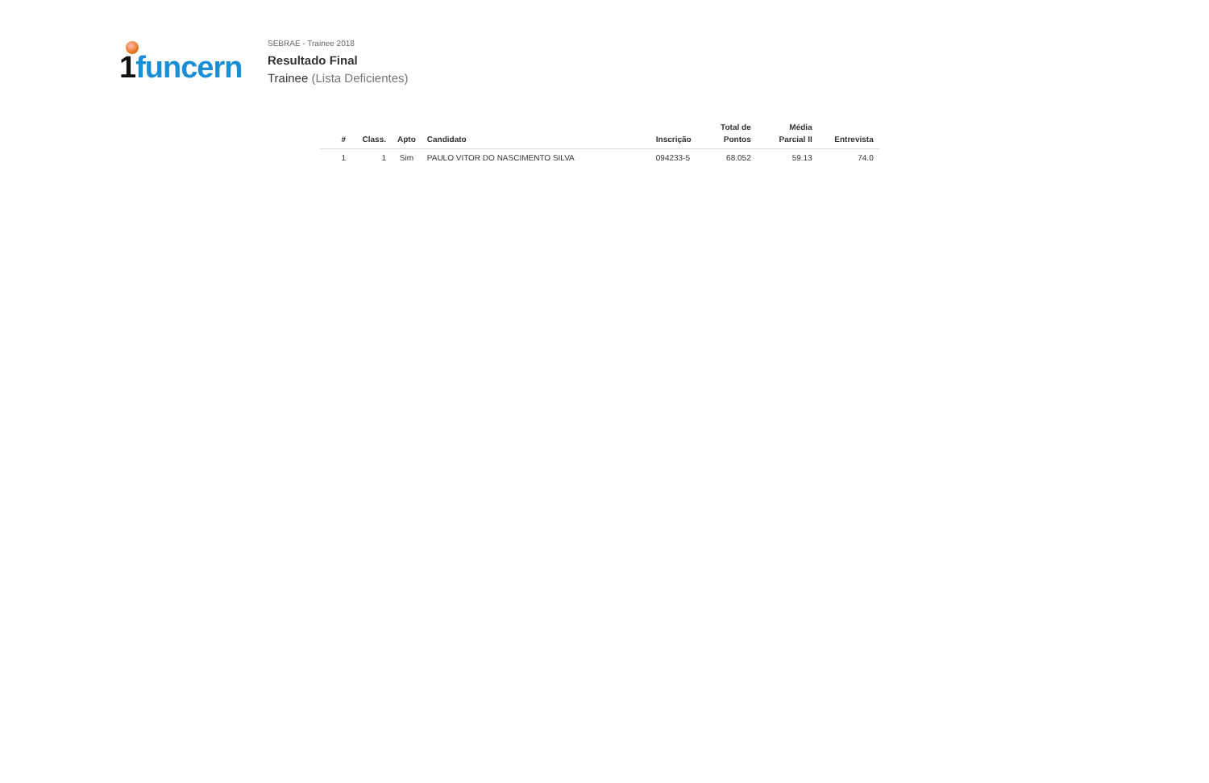1 funcern
SEBRAE - Trainee 2018
Resultado Final
Trainee (Lista Deficientes)
| # | Class. | Apto | Candidato | Inscrição | Total de Pontos | Média Parcial II | Entrevista |
| --- | --- | --- | --- | --- | --- | --- | --- |
| 1 | 1 | Sim | PAULO VITOR DO NASCIMENTO SILVA | 094233-5 | 68.052 | 59.13 | 74.0 |